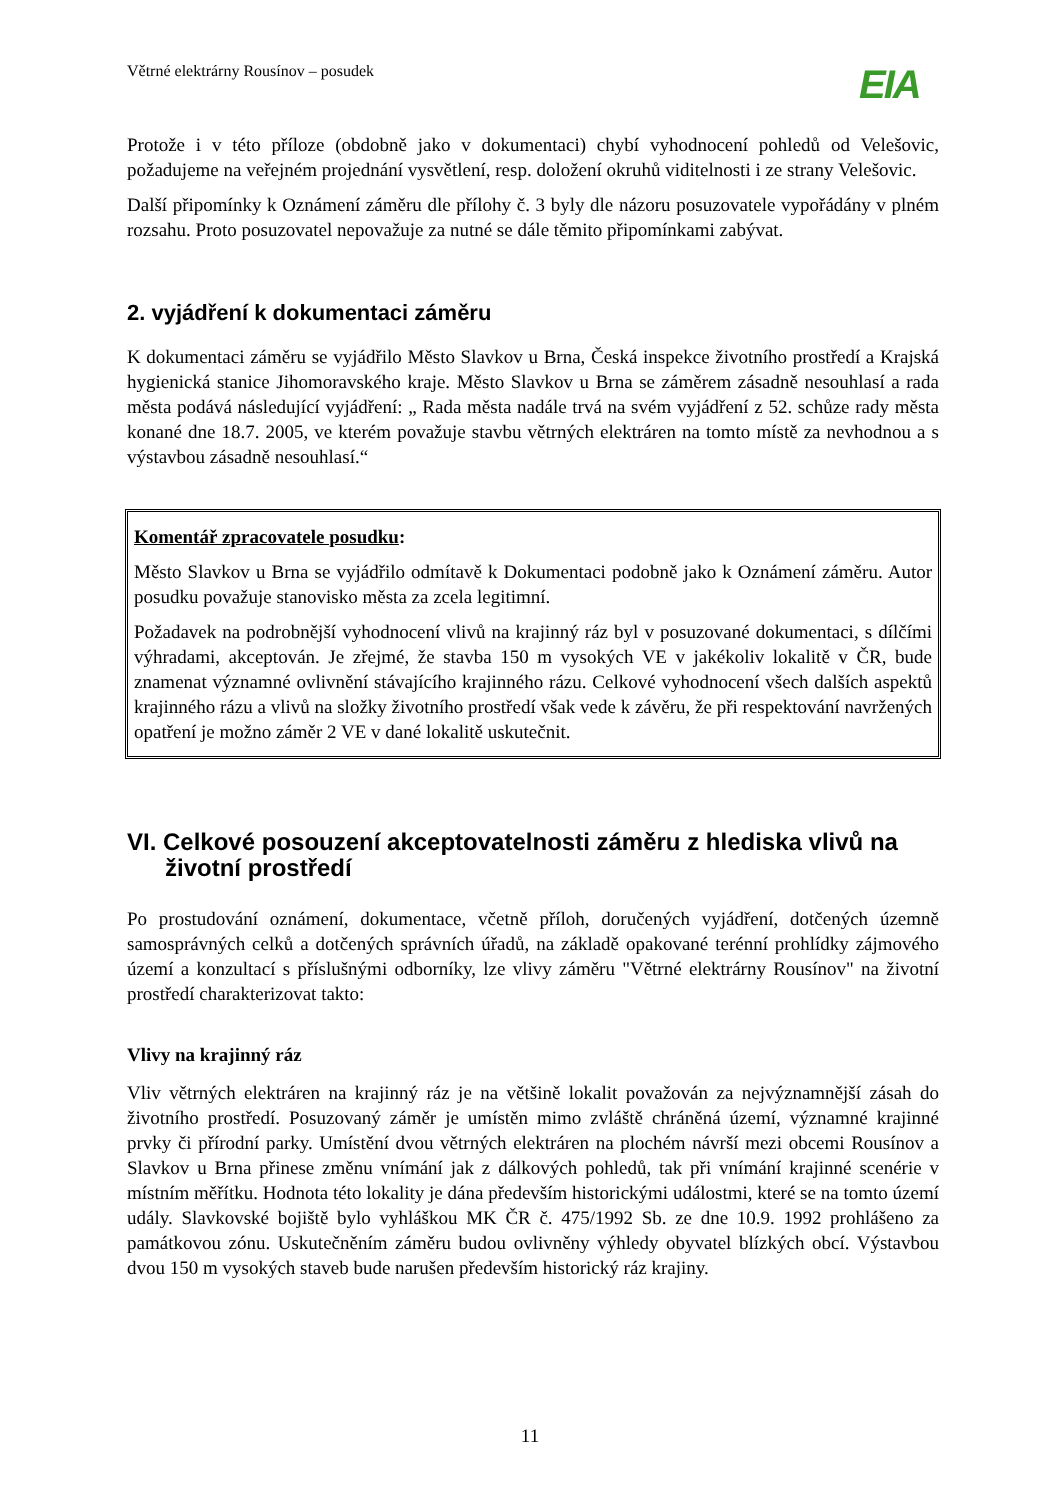Větrné elektrárny Rousínov – posudek EIA
Protože i v této příloze (obdobně jako v dokumentaci) chybí vyhodnocení pohledů od Velešovic, požadujeme na veřejném projednání vysvětlení, resp. doložení okruhů viditelnosti i ze strany Velešovic.
Další připomínky k Oznámení záměru dle přílohy č. 3 byly dle názoru posuzovatele vypořádány v plném rozsahu. Proto posuzovatel nepovažuje za nutné se dále těmito připomínkami zabývat.
2. vyjádření k dokumentaci záměru
K dokumentaci záměru se vyjádřilo Město Slavkov u Brna, Česká inspekce životního prostředí a Krajská hygienická stanice Jihomoravského kraje. Město Slavkov u Brna se záměrem zásadně nesouhlasí a rada města podává následující vyjádření: „ Rada města nadále trvá na svém vyjádření z 52. schůze rady města konané dne 18.7. 2005, ve kterém považuje stavbu větrných elektráren na tomto místě za nevhodnou a s výstavbou zásadně nesouhlasí.“
Komentář zpracovatele posudku:
Město Slavkov u Brna se vyjádřilo odmítavě k Dokumentaci podobně jako k Oznámení záměru. Autor posudku považuje stanovisko města za zcela legitimní.
Požadavek na podrobnější vyhodnocení vlivů na krajinný ráz byl v posuzované dokumentaci, s dílčími výhradami, akceptován. Je zřejmé, že stavba 150 m vysokých VE v jakékoliv lokalitě v ČR, bude znamenat významné ovlivnění stávajícího krajinného rázu. Celkové vyhodnocení všech dalších aspektů krajinného rázu a vlivů na složky životního prostředí však vede k závěru, že při respektování navržených opatření je možno záměr 2 VE v dané lokalitě uskutečnit.
VI. Celkové posouzení akceptovatelnosti záměru z hlediska vlivů na životní prostředí
Po prostudování oznámení, dokumentace, včetně příloh, doručených vyjádření, dotčených územně samosprávných celků a dotčených správních úřadů, na základě opakované terénní prohlídky zájmového území a konzultací s příslušnými odborníky, lze vlivy záměru "Větrné elektrárny Rousínov" na životní prostředí charakterizovat takto:
Vlivy na krajinný ráz
Vliv větrných elektráren na krajinný ráz je na většině lokalit považován za nejvýznamnější zásah do životního prostředí. Posuzovaný záměr je umístěn mimo zvláště chráněná území, významné krajinné prvky či přírodní parky. Umístění dvou větrných elektráren na plochém návrší mezi obcemi Rousínov a Slavkov u Brna přinese změnu vnímání jak z dálkových pohledů, tak při vnímání krajinné scenérie v místním měřítku. Hodnota této lokality je dána především historickými událostmi, které se na tomto území udály. Slavkovské bojiště bylo vyhláškou MK ČR č. 475/1992 Sb. ze dne 10.9. 1992 prohlášeno za památkovou zónu. Uskutečněním záměru budou ovlivněny výhledy obyvatel blízkých obcí. Výstavbou dvou 150 m vysokých staveb bude narušen především historický ráz krajiny.
11